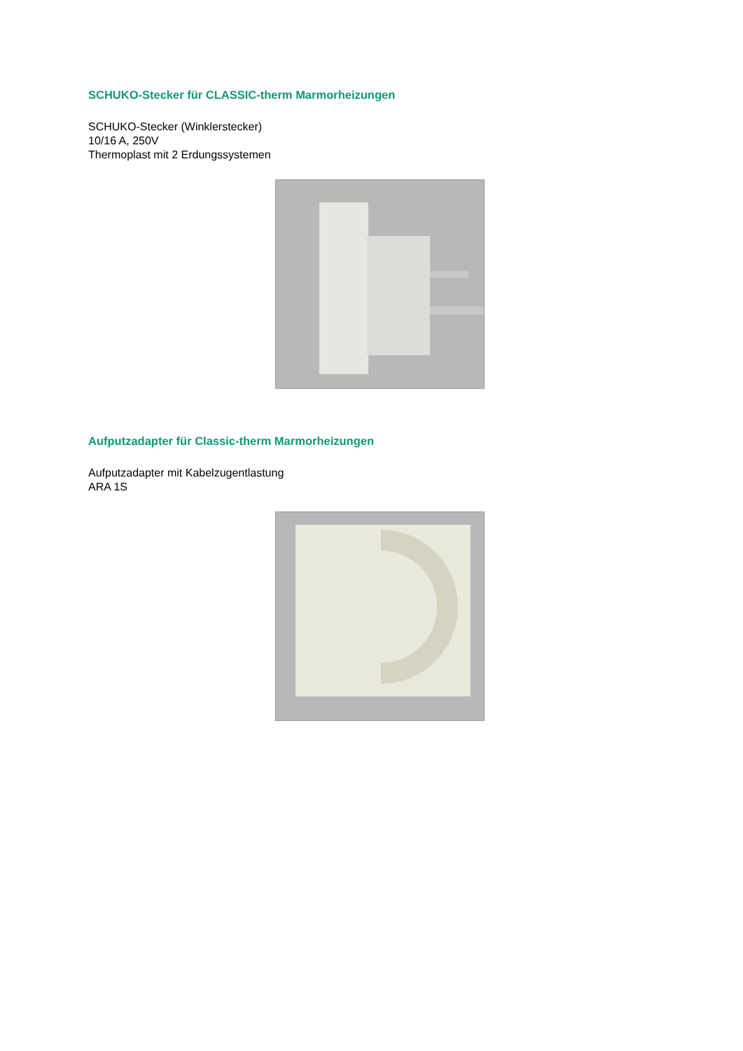SCHUKO-Stecker für CLASSIC-therm Marmorheizungen
SCHUKO-Stecker (Winklerstecker)
10/16 A, 250V
Thermoplast mit 2 Erdungssystemen
Aufputzadapter für Classic-therm Marmorheizungen
Aufputzadapter mit Kabelzugentlastung
ARA 1S